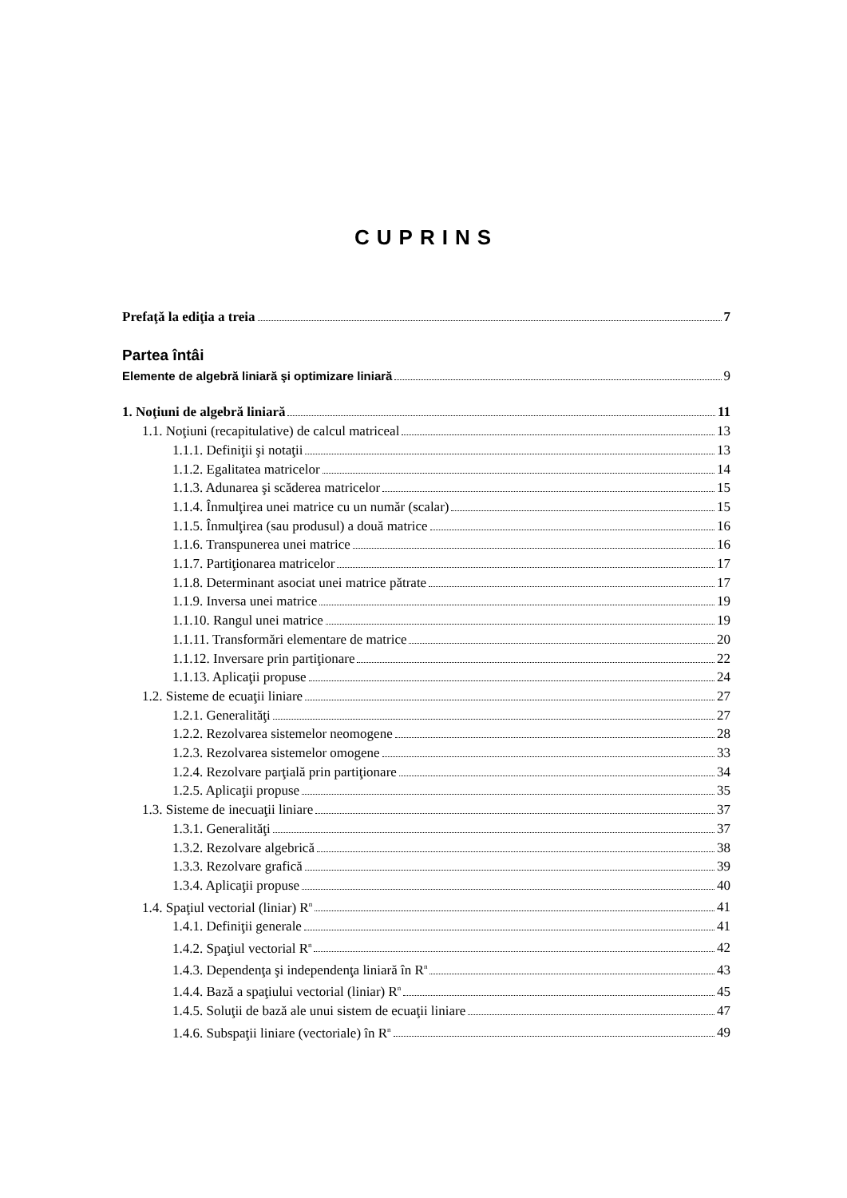CUPRINS
Prefaţă la ediţia a treia 7
Partea întâi
Elemente de algebră liniară şi optimizare liniară 9
1. Noţiuni de algebră liniară 11
1.1. Noţiuni (recapitulative) de calcul matriceal 13
1.1.1. Definiţii şi notaţii 13
1.1.2. Egalitatea matricelor 14
1.1.3. Adunarea şi scăderea matricelor 15
1.1.4. Înmulţirea unei matrice cu un număr (scalar) 15
1.1.5. Înmulţirea (sau produsul) a două matrice 16
1.1.6. Transpunerea unei matrice 16
1.1.7. Partiţionarea matricelor 17
1.1.8. Determinant asociat unei matrice pătrate 17
1.1.9. Inversa unei matrice 19
1.1.10. Rangul unei matrice 19
1.1.11. Transformări elementare de matrice 20
1.1.12. Inversare prin partiţionare 22
1.1.13. Aplicaţii propuse 24
1.2. Sisteme de ecuaţii liniare 27
1.2.1. Generalităţi 27
1.2.2. Rezolvarea sistemelor neomogene 28
1.2.3. Rezolvarea sistemelor omogene 33
1.2.4. Rezolvare parţială prin partiţionare 34
1.2.5. Aplicaţii propuse 35
1.3. Sisteme de inecuaţii liniare 37
1.3.1. Generalităţi 37
1.3.2. Rezolvare algebrică 38
1.3.3. Rezolvare grafică 39
1.3.4. Aplicaţii propuse 40
1.4. Spaţiul vectorial (liniar) R<sup>n</sup> 41
1.4.1. Definiţii generale 41
1.4.2. Spaţiul vectorial R<sup>n</sup> 42
1.4.3. Dependenţa şi independenţa liniară în R<sup>n</sup> 43
1.4.4. Bază a spaţiului vectorial (liniar) R<sup>n</sup> 45
1.4.5. Soluţii de bază ale unui sistem de ecuaţii liniare 47
1.4.6. Subspaţii liniare (vectoriale) în R<sup>n</sup> 49